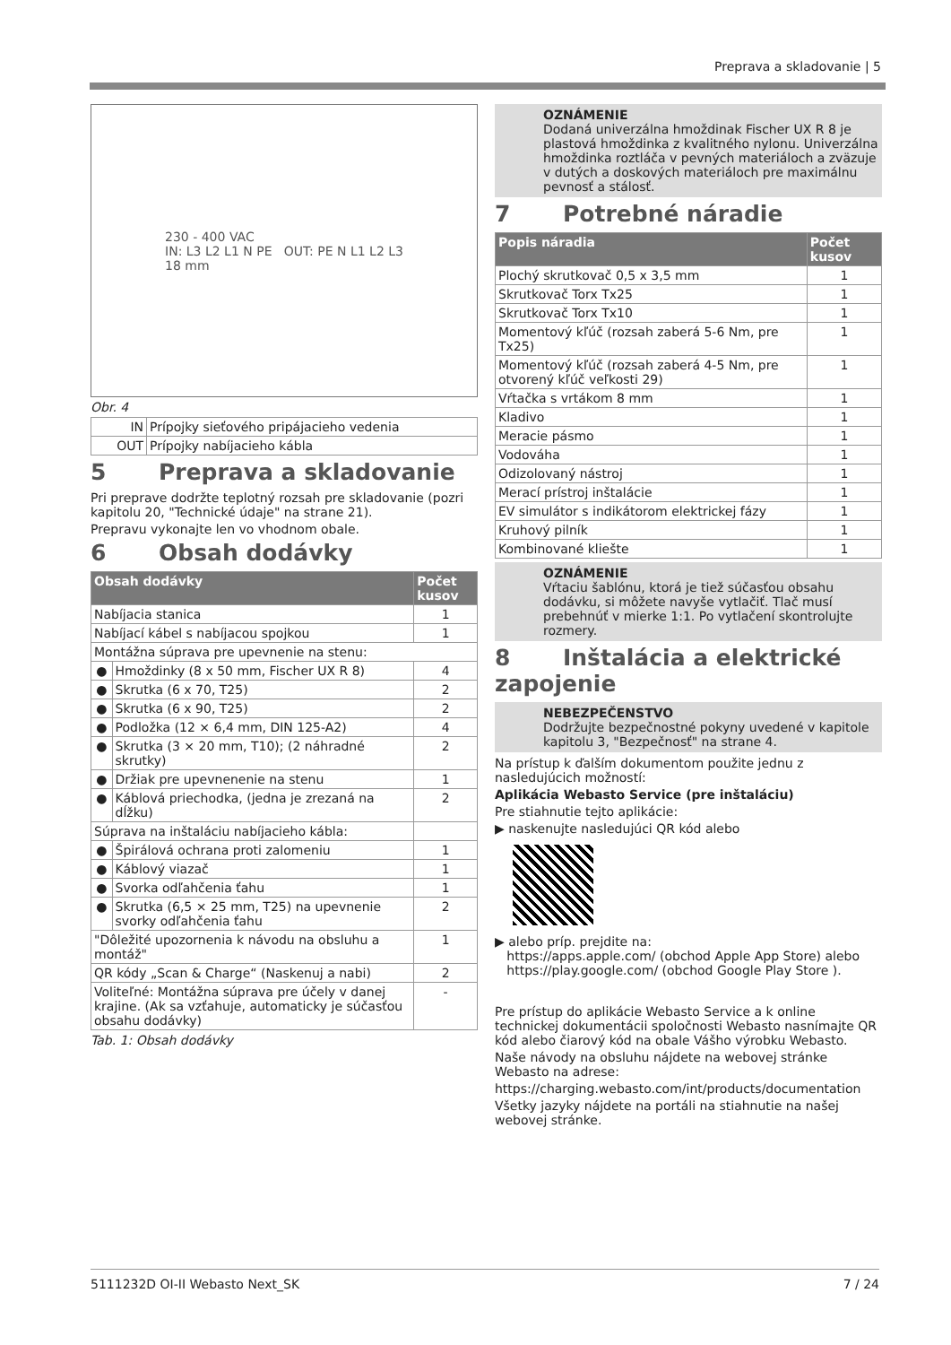Preprava a skladovanie | 5
230 - 400 VAC
IN: L3 L2 L1 N PE OUT: PE N L1 L2 L3
18 mm
Obr. 4
| IN | Prípojky sieťového pripájacieho vedenia |
| OUT | Prípojky nabíjacieho kábla |
5 Preprava a skladovanie
Pri preprave dodržte teplotný rozsah pre skladovanie (pozri kapitolu 20, "Technické údaje" na strane 21).
Prepravu vykonajte len vo vhodnom obale.
6 Obsah dodávky
| Obsah dodávky | | Počet kusov |
| --- | --- | --- |
| Nabíjacia stanica | | 1 |
| Nabíjací kábel s nabíjacou spojkou | | 1 |
| Montážna súprava pre upevnenie na stenu: | | |
| ● | Hmoždinky (8 x 50 mm, Fischer UX R 8) | 4 |
| ● | Skrutka (6 x 70, T25) | 2 |
| ● | Skrutka (6 x 90, T25) | 2 |
| ● | Podložka (12 × 6,4 mm, DIN 125-A2) | 4 |
| ● | Skrutka (3 × 20 mm, T10); (2 náhradné skrutky) | 2 |
| ● | Držiak pre upevnenenie na stenu | 1 |
| ● | Káblová priechodka, (jedna je zrezaná na dĺžku) | 2 |
| Súprava na inštaláciu nabíjacieho kábla: | | |
| ● | Špirálová ochrana proti zalomeniu | 1 |
| ● | Káblový viazač | 1 |
| ● | Svorka odľahčenia ťahu | 1 |
| ● | Skrutka (6,5 × 25 mm, T25) na upevnenie svorky odľahčenia ťahu | 2 |
| "Dôležité upozornenia k návodu na obsluhu a montáž" | | 1 |
| QR kódy „Scan & Charge“ (Naskenuj a nabi) | | 2 |
| Voliteľné: Montážna súprava pre účely v danej krajine. (Ak sa vzťahuje, automaticky je súčasťou obsahu dodávky) | | - |
Tab. 1: Obsah dodávky
OZNÁMENIE
Dodaná univerzálna hmoždinak Fischer UX R 8 je plastová hmoždinka z kvalitného nylonu. Univerzálna hmoždinka roztláča v pevných materiáloch a zväzuje v dutých a doskových materiáloch pre maximálnu pevnosť a stálosť.
7 Potrebné náradie
| Popis náradia | Počet kusov |
| --- | --- |
| Plochý skrutkovač 0,5 x 3,5 mm | 1 |
| Skrutkovač Torx Tx25 | 1 |
| Skrutkovač Torx Tx10 | 1 |
| Momentový kľúč (rozsah zaberá 5-6 Nm, pre Tx25) | 1 |
| Momentový kľúč (rozsah zaberá 4-5 Nm, pre otvorený kľúč veľkosti 29) | 1 |
| Vŕtačka s vrtákom 8 mm | 1 |
| Kladivo | 1 |
| Meracie pásmo | 1 |
| Vodováha | 1 |
| Odizolovaný nástroj | 1 |
| Merací prístroj inštalácie | 1 |
| EV simulátor s indikátorom elektrickej fázy | 1 |
| Kruhový pilník | 1 |
| Kombinované kliešte | 1 |
OZNÁMENIE
Vŕtaciu šablónu, ktorá je tiež súčasťou obsahu dodávku, si môžete navyše vytlačiť. Tlač musí prebehnúť v mierke 1:1. Po vytlačení skontrolujte rozmery.
8 Inštalácia a elektrické zapojenie
NEBEZPEČENSTVO
Dodržujte bezpečnostné pokyny uvedené v kapitole kapitolu 3, "Bezpečnosť" na strane 4.
Na prístup k ďalším dokumentom použite jednu z nasledujúcich možností:
Aplikácia Webasto Service (pre inštaláciu)
Pre stiahnutie tejto aplikácie:
▶ naskenujte nasledujúci QR kód alebo
▶ alebo príp. prejdite na:
https://apps.apple.com/ (obchod Apple App Store) alebo
https://play.google.com/ (obchod Google Play Store ).
Pre prístup do aplikácie Webasto Service a k online technickej dokumentácii spoločnosti Webasto nasnímajte QR kód alebo čiarový kód na obale Vášho výrobku Webasto.
Naše návody na obsluhu nájdete na webovej stránke Webasto na adrese:
https://charging.webasto.com/int/products/documentation
Všetky jazyky nájdete na portáli na stiahnutie na našej webovej stránke.
5111232D OI-II Webasto Next_SK 7 / 24